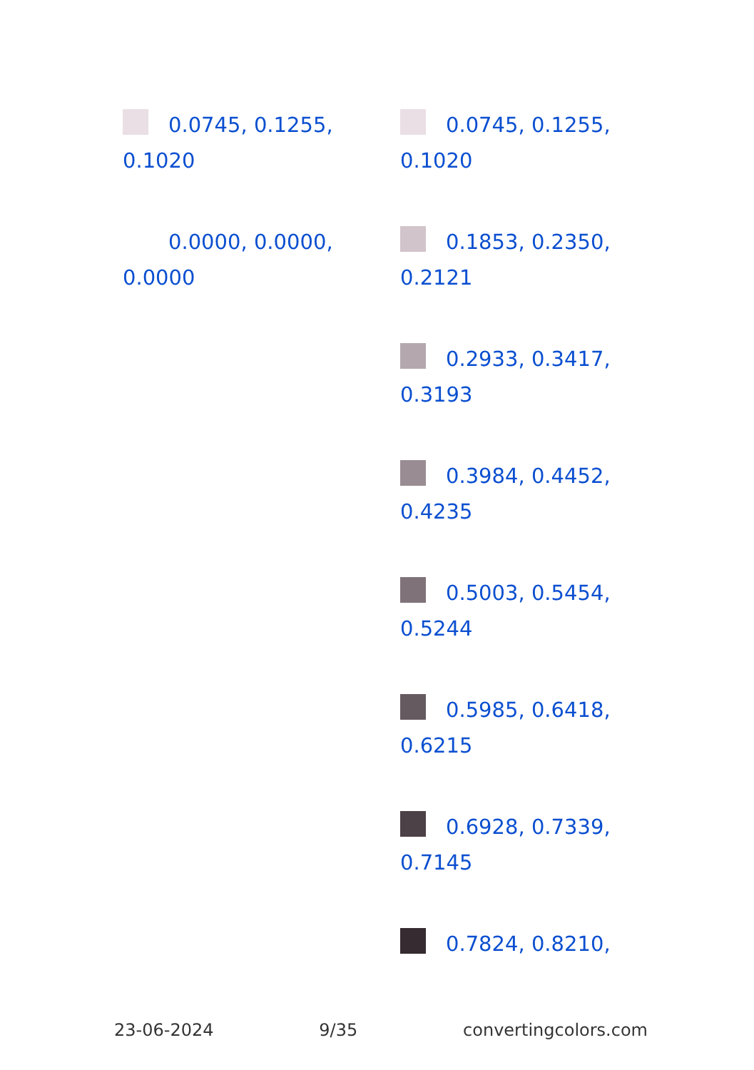0.0745, 0.1255, 0.1020
0.0000, 0.0000, 0.0000
0.0745, 0.1255, 0.1020
0.1853, 0.2350, 0.2121
0.2933, 0.3417, 0.3193
0.3984, 0.4452, 0.4235
0.5003, 0.5454, 0.5244
0.5985, 0.6418, 0.6215
0.6928, 0.7339, 0.7145
0.7824, 0.8210,
23-06-2024 9/35 convertingcolors.com